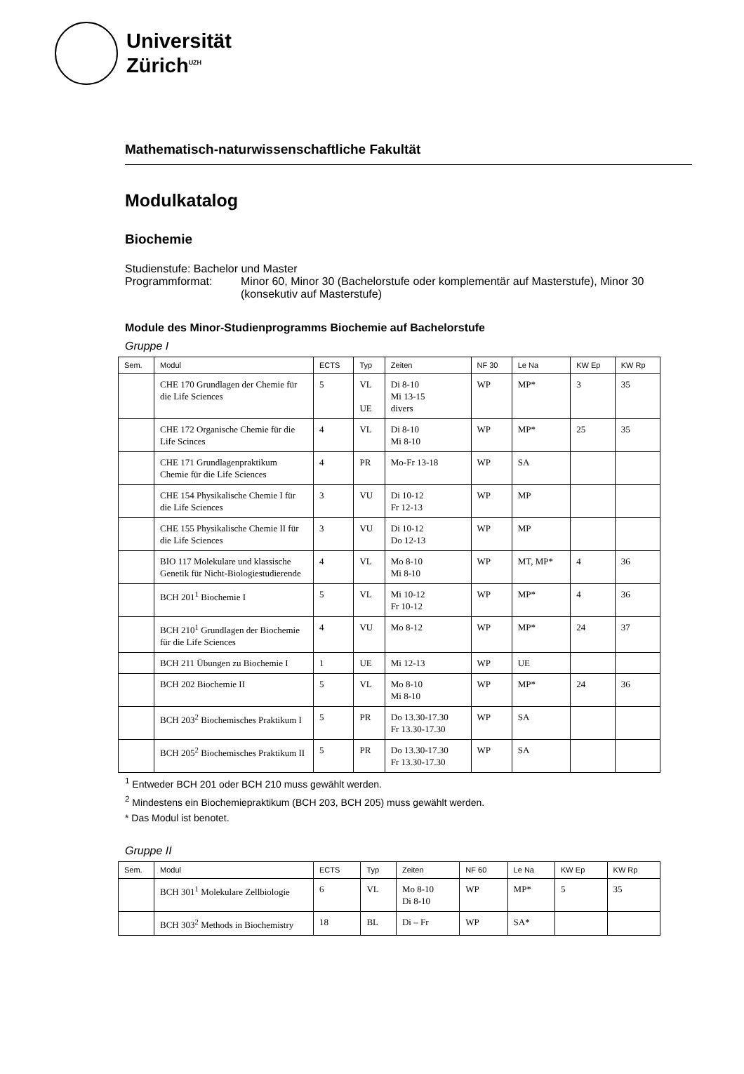Universität
Zürich<sup>UZH</sup>
Mathematisch-naturwissenschaftliche Fakultät
Modulkatalog
Biochemie
Studienstufe: Bachelor und Master
Programmformat: Minor 60, Minor 30 (Bachelorstufe oder komplementär auf Masterstufe), Minor 30 (konsekutiv auf Masterstufe)
Module des Minor-Studienprogramms Biochemie auf Bachelorstufe
Gruppe I
| Sem. | Modul | ECTS | Typ | Zeiten | NF 30 | Le Na | KW Ep | KW Rp |
| --- | --- | --- | --- | --- | --- | --- | --- | --- |
| | CHE 170 Grundlagen der Chemie für die Life Sciences | 5 | VL UE | Di 8-10 Mi 13-15 divers | WP | MP* | 3 | 35 |
| | CHE 172 Organische Chemie für die Life Scinces | 4 | VL | Di 8-10 Mi 8-10 | WP | MP* | 25 | 35 |
| | CHE 171 Grundlagenpraktikum Chemie für die Life Sciences | 4 | PR | Mo-Fr 13-18 | WP | SA | | |
| | CHE 154 Physikalische Chemie I für die Life Sciences | 3 | VU | Di 10-12 Fr 12-13 | WP | MP | | |
| | CHE 155 Physikalische Chemie II für die Life Sciences | 3 | VU | Di 10-12 Do 12-13 | WP | MP | | |
| | BIO 117 Molekulare und klassische Genetik für Nicht-Biologiestudierende | 4 | VL | Mo 8-10 Mi 8-10 | WP | MT, MP* | 4 | 36 |
| | BCH 201<sup>1</sup> Biochemie I | 5 | VL | Mi 10-12 Fr 10-12 | WP | MP* | 4 | 36 |
| | BCH 210<sup>1</sup> Grundlagen der Biochemie für die Life Sciences | 4 | VU | Mo 8-12 | WP | MP* | 24 | 37 |
| | BCH 211 Übungen zu Biochemie I | 1 | UE | Mi 12-13 | WP | UE | | |
| | BCH 202 Biochemie II | 5 | VL | Mo 8-10 Mi 8-10 | WP | MP* | 24 | 36 |
| | BCH 203<sup>2</sup> Biochemisches Praktikum I | 5 | PR | Do 13.30-17.30 Fr 13.30-17.30 | WP | SA | | |
| | BCH 205<sup>2</sup> Biochemisches Praktikum II | 5 | PR | Do 13.30-17.30 Fr 13.30-17.30 | WP | SA | | |
<sup>1</sup> Entweder BCH 201 oder BCH 210 muss gewählt werden.
<sup>2</sup> Mindestens ein Biochemiepraktikum (BCH 203, BCH 205) muss gewählt werden.
* Das Modul ist benotet.
Gruppe II
| Sem. | Modul | ECTS | Typ | Zeiten | NF 60 | Le Na | KW Ep | KW Rp |
| --- | --- | --- | --- | --- | --- | --- | --- | --- |
| | BCH 301<sup>1</sup> Molekulare Zellbiologie | 6 | VL | Mo 8-10 Di 8-10 | WP | MP* | 5 | 35 |
| | BCH 303<sup>2</sup> Methods in Biochemistry | 18 | BL | Di – Fr | WP | SA* | | |